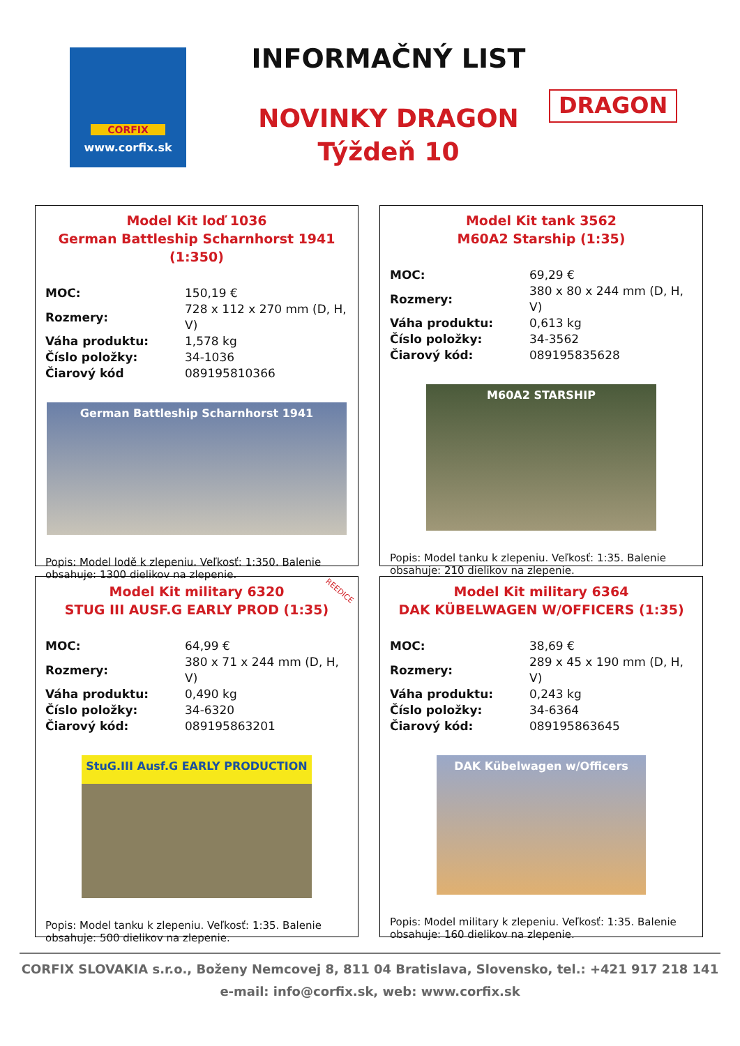CORFIX
www.corfix.sk
INFORMAČNÝ LIST
NOVINKY DRAGON
Týždeň 10
DRAGON
Model Kit loď 1036
German Battleship Scharnhorst 1941 (1:350)
| MOC: | 150,19 € |
| Rozmery: | 728 x 112 x 270 mm (D, H, V) |
| Váha produktu: | 1,578 kg |
| Číslo položky: | 34-1036 |
| Čiarový kód | 089195810366 |
German Battleship Scharnhorst 1941
Popis: Model lodě k zlepeniu. Veľkosť: 1:350. Balenie obsahuje: 1300 dielikov na zlepenie.
Model Kit tank 3562
M60A2 Starship (1:35)
| MOC: | 69,29 € |
| Rozmery: | 380 x 80 x 244 mm (D, H, V) |
| Váha produktu: | 0,613 kg |
| Číslo položky: | 34-3562 |
| Čiarový kód: | 089195835628 |
M60A2 STARSHIP
Popis: Model tanku k zlepeniu. Veľkosť: 1:35. Balenie obsahuje: 210 dielikov na zlepenie.
REEDICE
Model Kit military 6320
STUG III AUSF.G EARLY PROD (1:35)
| MOC: | 64,99 € |
| Rozmery: | 380 x 71 x 244 mm (D, H, V) |
| Váha produktu: | 0,490 kg |
| Číslo položky: | 34-6320 |
| Čiarový kód: | 089195863201 |
StuG.III Ausf.G EARLY PRODUCTION
Popis: Model tanku k zlepeniu. Veľkosť: 1:35. Balenie obsahuje: 500 dielikov na zlepenie.
Model Kit military 6364
DAK KÜBELWAGEN W/OFFICERS (1:35)
| MOC: | 38,69 € |
| Rozmery: | 289 x 45 x 190 mm (D, H, V) |
| Váha produktu: | 0,243 kg |
| Číslo položky: | 34-6364 |
| Čiarový kód: | 089195863645 |
DAK Kübelwagen w/Officers
Popis: Model military k zlepeniu. Veľkosť: 1:35. Balenie obsahuje: 160 dielikov na zlepenie.
CORFIX SLOVAKIA s.r.o., Boženy Nemcovej 8, 811 04 Bratislava, Slovensko, tel.: +421 917 218 141
e-mail: info@corfix.sk, web: www.corfix.sk